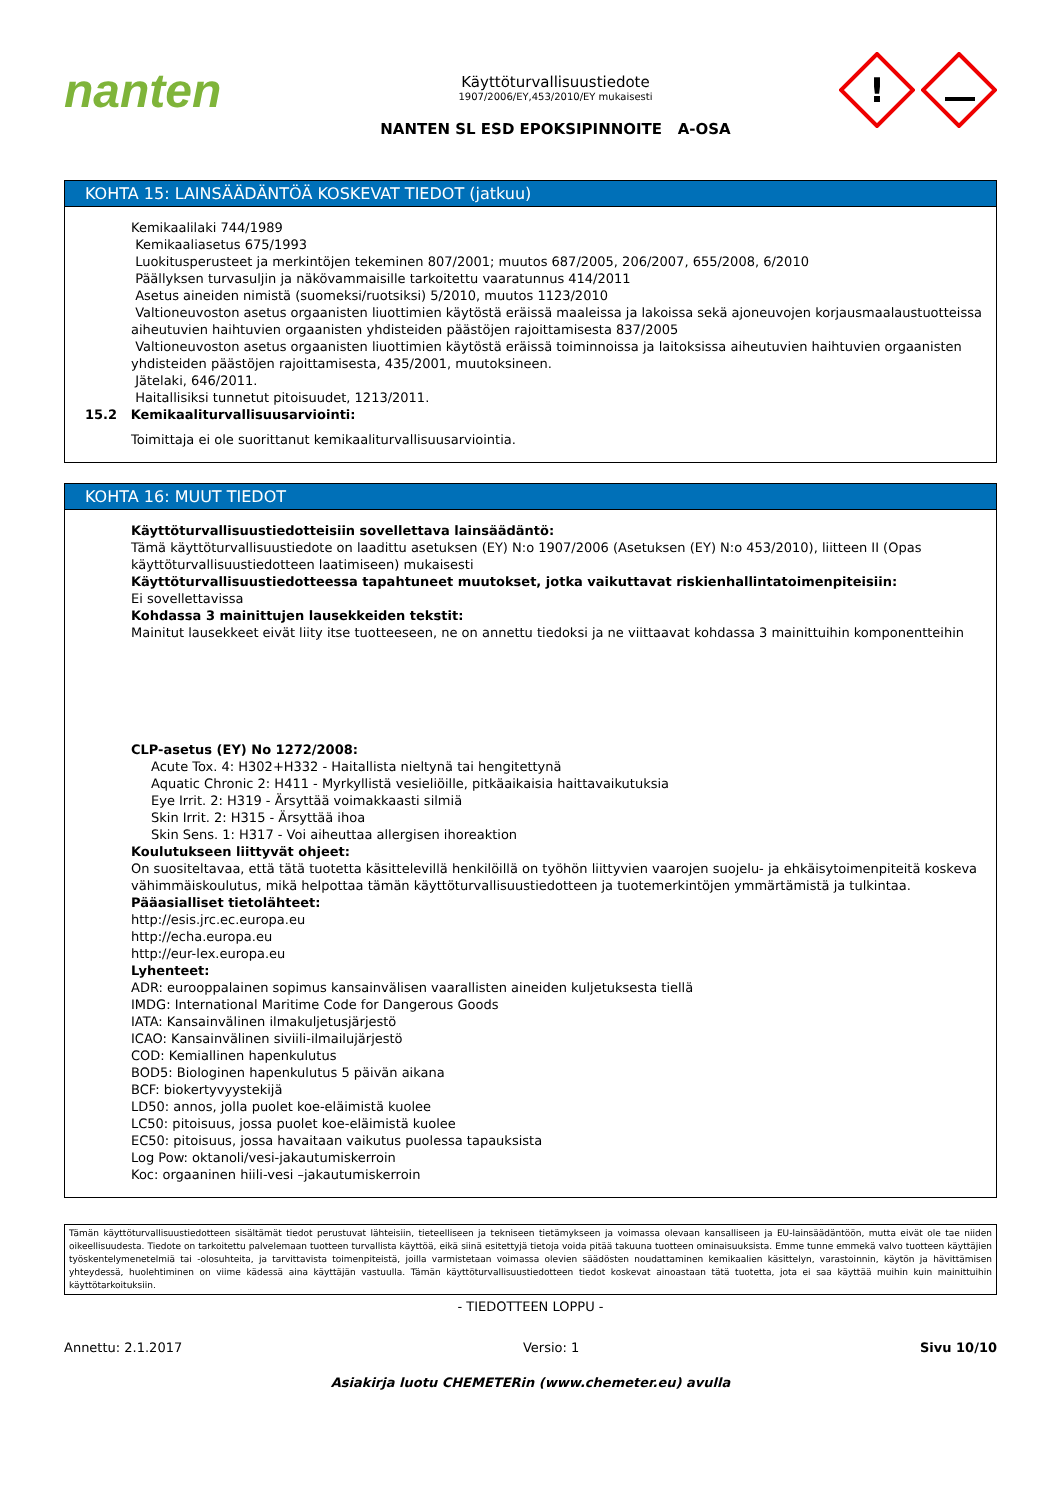nanten
Käyttöturvallisuustiedote
1907/2006/EY,453/2010/EY mukaisesti
NANTEN SL ESD EPOKSIPINNOITE A-OSA
!
KOHTA 15: LAINSÄÄDÄNTÖÄ KOSKEVAT TIEDOT (jatkuu)
Kemikaalilaki 744/1989
Kemikaaliasetus 675/1993
Luokitusperusteet ja merkintöjen tekeminen 807/2001; muutos 687/2005, 206/2007, 655/2008, 6/2010
Päällyksen turvasuljin ja näkövammaisille tarkoitettu vaaratunnus 414/2011
Asetus aineiden nimistä (suomeksi/ruotsiksi) 5/2010, muutos 1123/2010
Valtioneuvoston asetus orgaanisten liuottimien käytöstä eräissä maaleissa ja lakoissa sekä ajoneuvojen korjausmaalaustuotteissa aiheutuvien haihtuvien orgaanisten yhdisteiden päästöjen rajoittamisesta 837/2005
Valtioneuvoston asetus orgaanisten liuottimien käytöstä eräissä toiminnoissa ja laitoksissa aiheutuvien haihtuvien orgaanisten yhdisteiden päästöjen rajoittamisesta, 435/2001, muutoksineen.
Jätelaki, 646/2011.
Haitallisiksi tunnetut pitoisuudet, 1213/2011.
15.2 Kemikaaliturvallisuusarviointi:
Toimittaja ei ole suorittanut kemikaaliturvallisuusarviointia.
KOHTA 16: MUUT TIEDOT
Käyttöturvallisuustiedotteisiin sovellettava lainsäädäntö:
Tämä käyttöturvallisuustiedote on laadittu asetuksen (EY) N:o 1907/2006 (Asetuksen (EY) N:o 453/2010), liitteen II (Opas käyttöturvallisuustiedotteen laatimiseen) mukaisesti
Käyttöturvallisuustiedotteessa tapahtuneet muutokset, jotka vaikuttavat riskienhallintatoimenpiteisiin:
Ei sovellettavissa
Kohdassa 3 mainittujen lausekkeiden tekstit:
Mainitut lausekkeet eivät liity itse tuotteeseen, ne on annettu tiedoksi ja ne viittaavat kohdassa 3 mainittuihin komponentteihin
CLP-asetus (EY) No 1272/2008:
Acute Tox. 4: H302+H332 - Haitallista nieltynä tai hengitettynä
Aquatic Chronic 2: H411 - Myrkyllistä vesieliöille, pitkäaikaisia haittavaikutuksia
Eye Irrit. 2: H319 - Ärsyttää voimakkaasti silmiä
Skin Irrit. 2: H315 - Ärsyttää ihoa
Skin Sens. 1: H317 - Voi aiheuttaa allergisen ihoreaktion
Koulutukseen liittyvät ohjeet:
On suositeltavaa, että tätä tuotetta käsittelevillä henkilöillä on työhön liittyvien vaarojen suojelu- ja ehkäisytoimenpiteitä koskeva vähimmäiskoulutus, mikä helpottaa tämän käyttöturvallisuustiedotteen ja tuotemerkintöjen ymmärtämistä ja tulkintaa.
Pääasialliset tietolähteet:
http://esis.jrc.ec.europa.eu
http://echa.europa.eu
http://eur-lex.europa.eu
Lyhenteet:
ADR: eurooppalainen sopimus kansainvälisen vaarallisten aineiden kuljetuksesta tiellä
IMDG: International Maritime Code for Dangerous Goods
IATA: Kansainvälinen ilmakuljetusjärjestö
ICAO: Kansainvälinen siviili-ilmailujärjestö
COD: Kemiallinen hapenkulutus
BOD5: Biologinen hapenkulutus 5 päivän aikana
BCF: biokertyvyystekijä
LD50: annos, jolla puolet koe-eläimistä kuolee
LC50: pitoisuus, jossa puolet koe-eläimistä kuolee
EC50: pitoisuus, jossa havaitaan vaikutus puolessa tapauksista
Log Pow: oktanoli/vesi-jakautumiskerroin
Koc: orgaaninen hiili-vesi –jakautumiskerroin
Tämän käyttöturvallisuustiedotteen sisältämät tiedot perustuvat lähteisiin, tieteelliseen ja tekniseen tietämykseen ja voimassa olevaan kansalliseen ja EU-lainsäädäntöön, mutta eivät ole tae niiden oikeellisuudesta. Tiedote on tarkoitettu palvelemaan tuotteen turvallista käyttöä, eikä siinä esitettyjä tietoja voida pitää takuuna tuotteen ominaisuuksista. Emme tunne emmekä valvo tuotteen käyttäjien työskentelymenetelmiä tai -olosuhteita, ja tarvittavista toimenpiteistä, joilla varmistetaan voimassa olevien säädösten noudattaminen kemikaalien käsittelyn, varastoinnin, käytön ja hävittämisen yhteydessä, huolehtiminen on viime kädessä aina käyttäjän vastuulla. Tämän käyttöturvallisuustiedotteen tiedot koskevat ainoastaan tätä tuotetta, jota ei saa käyttää muihin kuin mainittuihin käyttötarkoituksiin.
- TIEDOTTEEN LOPPU -
Annettu: 2.1.2017 Versio: 1 Sivu 10/10
Asiakirja luotu CHEMETERin (www.chemeter.eu) avulla